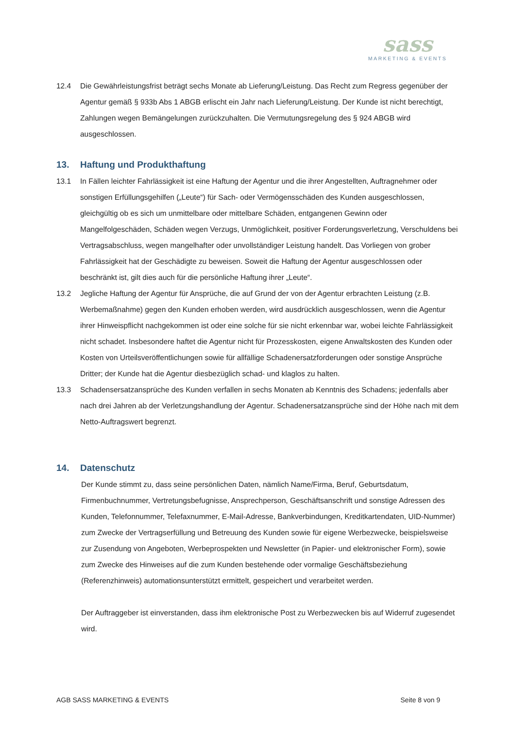sass
MARKETING & EVENTS
12.4 Die Gewährleistungsfrist beträgt sechs Monate ab Lieferung/Leistung. Das Recht zum Regress gegenüber der Agentur gemäß § 933b Abs 1 ABGB erlischt ein Jahr nach Lieferung/Leistung. Der Kunde ist nicht berechtigt, Zahlungen wegen Bemängelungen zurückzuhalten. Die Vermutungsregelung des § 924 ABGB wird ausgeschlossen.
13. Haftung und Produkthaftung
13.1 In Fällen leichter Fahrlässigkeit ist eine Haftung der Agentur und die ihrer Angestellten, Auftragnehmer oder sonstigen Erfüllungsgehilfen („Leute“) für Sach- oder Vermögensschäden des Kunden ausgeschlossen, gleichgültig ob es sich um unmittelbare oder mittelbare Schäden, entgangenen Gewinn oder Mangelfolgeschäden, Schäden wegen Verzugs, Unmöglichkeit, positiver Forderungsverletzung, Verschuldens bei Vertragsabschluss, wegen mangelhafter oder unvollständiger Leistung handelt. Das Vorliegen von grober Fahrlässigkeit hat der Geschädigte zu beweisen. Soweit die Haftung der Agentur ausgeschlossen oder beschränkt ist, gilt dies auch für die persönliche Haftung ihrer „Leute“.
13.2 Jegliche Haftung der Agentur für Ansprüche, die auf Grund der von der Agentur erbrachten Leistung (z.B. Werbemaßnahme) gegen den Kunden erhoben werden, wird ausdrücklich ausgeschlossen, wenn die Agentur ihrer Hinweispflicht nachgekommen ist oder eine solche für sie nicht erkennbar war, wobei leichte Fahrlässigkeit nicht schadet. Insbesondere haftet die Agentur nicht für Prozesskosten, eigene Anwaltskosten des Kunden oder Kosten von Urteilsveröffentlichungen sowie für allfällige Schadenersatzforderungen oder sonstige Ansprüche Dritter; der Kunde hat die Agentur diesbezüglich schad- und klaglos zu halten.
13.3 Schadensersatzansprüche des Kunden verfallen in sechs Monaten ab Kenntnis des Schadens; jedenfalls aber nach drei Jahren ab der Verletzungshandlung der Agentur. Schadenersatzansprüche sind der Höhe nach mit dem Netto-Auftragswert begrenzt.
14. Datenschutz
Der Kunde stimmt zu, dass seine persönlichen Daten, nämlich Name/Firma, Beruf, Geburtsdatum, Firmenbuchnummer, Vertretungsbefugnisse, Ansprechperson, Geschäftsanschrift und sonstige Adressen des Kunden, Telefonnummer, Telefaxnummer, E-Mail-Adresse, Bankverbindungen, Kreditkartendaten, UID-Nummer) zum Zwecke der Vertragserfüllung und Betreuung des Kunden sowie für eigene Werbezwecke, beispielsweise zur Zusendung von Angeboten, Werbeprospekten und Newsletter (in Papier- und elektronischer Form), sowie zum Zwecke des Hinweises auf die zum Kunden bestehende oder vormalige Geschäftsbeziehung (Referenzhinweis) automationsunterstützt ermittelt, gespeichert und verarbeitet werden.
Der Auftraggeber ist einverstanden, dass ihm elektronische Post zu Werbezwecken bis auf Widerruf zugesendet wird.
AGB SASS MARKETING & EVENTS Seite 8 von 9